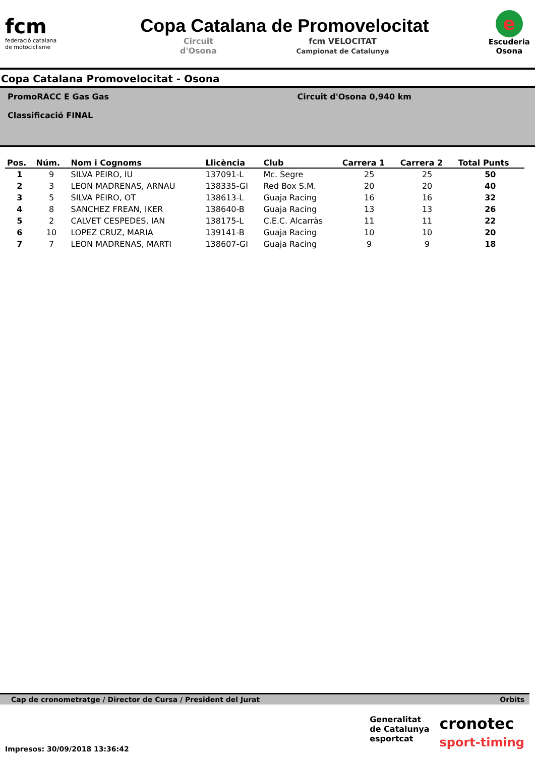fcm
federació catalana
de motociclisme
Copa Catalana de Promovelocitat
Circuit
d'Osona fcm VELOCITAT
Campionat de Catalunya
e
Escuderia
Osona
Copa Catalana Promovelocitat - Osona
PromoRACC E Gas Gas
Classificació FINAL
Circuit d'Osona 0,940 km
| Pos. | Núm. | Nom i Cognoms | Llicència | Club | Carrera 1 | Carrera 2 | Total Punts |
| --- | --- | --- | --- | --- | --- | --- | --- |
| 1 | 9 | SILVA PEIRO, IU | 137091-L | Mc. Segre | 25 | 25 | 50 |
| 2 | 3 | LEON MADRENAS, ARNAU | 138335-GI | Red Box S.M. | 20 | 20 | 40 |
| 3 | 5 | SILVA PEIRO, OT | 138613-L | Guaja Racing | 16 | 16 | 32 |
| 4 | 8 | SANCHEZ FREAN, IKER | 138640-B | Guaja Racing | 13 | 13 | 26 |
| 5 | 2 | CALVET CESPEDES, IAN | 138175-L | C.E.C. Alcarràs | 11 | 11 | 22 |
| 6 | 10 | LOPEZ CRUZ, MARIA | 139141-B | Guaja Racing | 10 | 10 | 20 |
| 7 | 7 | LEON MADRENAS, MARTI | 138607-GI | Guaja Racing | 9 | 9 | 18 |
Cap de cronometratge / Director de Cursa / President del Jurat Orbits
Impresos: 30/09/2018 13:36:42
Generalitat
de Catalunya
esportcat
cronotec
sport-timing